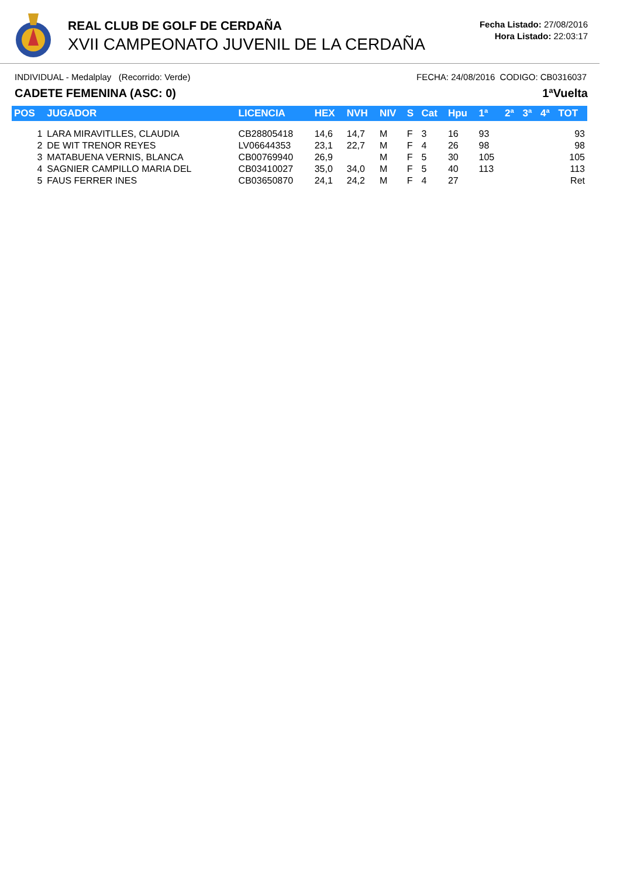REAL CLUB DE GOLF DE CERDAÑA
XVII CAMPEONATO JUVENIL DE LA CERDAÑA
Fecha Listado: 27/08/2016
Hora Listado: 22:03:17
INDIVIDUAL - Medalplay (Recorrido: Verde) FECHA: 24/08/2016 CODIGO: CB0316037
CADETE FEMENINA (ASC: 0) 1ªVuelta
| POS | JUGADOR | LICENCIA | HEX | NVH | NIV | S | Cat | Hpu | 1ª | 2ª | 3ª | 4ª | TOT |
| --- | --- | --- | --- | --- | --- | --- | --- | --- | --- | --- | --- | --- | --- |
| 1 | LARA MIRAVITLLES, CLAUDIA | CB28805418 | 14,6 | 14,7 | M | F | 3 | 16 | 93 | | | | 93 |
| 2 | DE WIT TRENOR REYES | LV06644353 | 23,1 | 22,7 | M | F | 4 | 26 | 98 | | | | 98 |
| 3 | MATABUENA VERNIS, BLANCA | CB00769940 | 26,9 | | M | F | 5 | 30 | 105 | | | | 105 |
| 4 | SAGNIER CAMPILLO MARIA DEL | CB03410027 | 35,0 | 34,0 | M | F | 5 | 40 | 113 | | | | 113 |
| 5 | FAUS FERRER INES | CB03650870 | 24,1 | 24,2 | M | F | 4 | 27 | | | | | Ret |